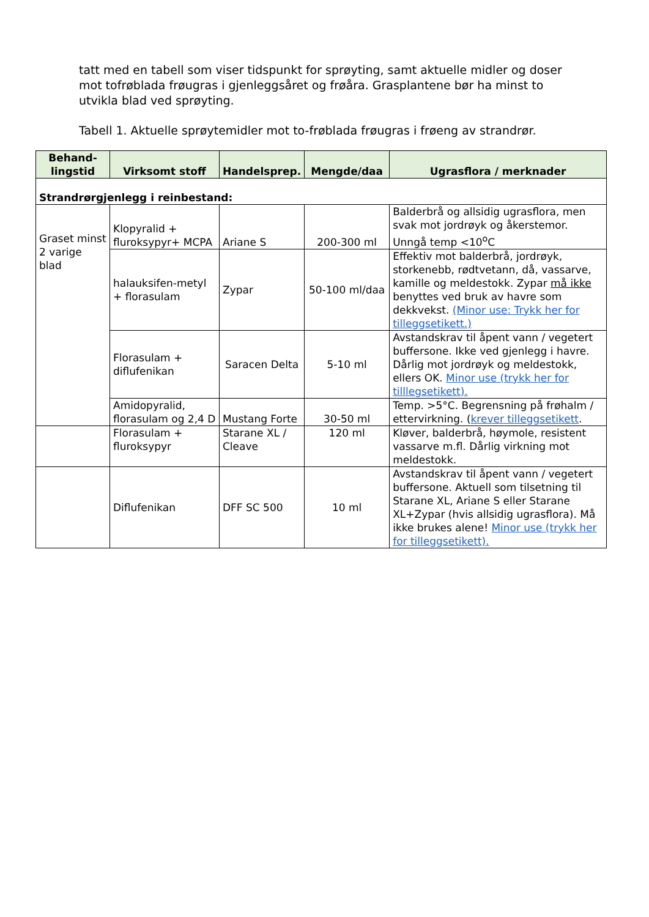tatt med en tabell som viser tidspunkt for sprøyting, samt aktuelle midler og doser mot tofrøblada frøugras i gjenleggsåret og frøåra. Grasplantene bør ha minst to utvikla blad ved sprøyting.
Tabell 1. Aktuelle sprøytemidler mot to-frøblada frøugras i frøeng av strandrør.
| Behand-lingstid | Virksomt stoff | Handelsprep. | Mengde/daa | Ugrasflora / merknader |
| --- | --- | --- | --- | --- |
| Strandrørgjenlegg i reinbestand: | | | | |
| Graset minst 2 varige blad | Klopyralid + fluroksypyr+ MCPA | Ariane S | 200-300 ml | Balderbrå og allsidig ugrasflora, men svak mot jordrøyk og åkerstemor. Unngå temp <10<sup>o</sup>C |
| | halauksifen-metyl + florasulam | Zypar | 50-100 ml/daa | Effektiv mot balderbrå, jordrøyk, storkenebb, rødtvetann, då, vassarve, kamille og meldestokk. Zypar må ikke benyttes ved bruk av havre som dekkvekst. (Minor use: Trykk her for tilleggsetikett.) |
| | Florasulam + diflufenikan | Saracen Delta | 5-10 ml | Avstandskrav til åpent vann / vegetert buffersone. Ikke ved gjenlegg i havre. Dårlig mot jordrøyk og meldestokk, ellers OK. Minor use (trykk her for tilllegsetikett). |
| | Amidopyralid, florasulam og 2,4 D | Mustang Forte | 30-50 ml | Temp. >5°C. Begrensning på frøhalm / ettervirkning. ( krever tilleggsetikett . |
| | Florasulam + fluroksypyr | Starane XL / Cleave | 120 ml | Kløver, balderbrå, høymole, resistent vassarve m.fl. Dårlig virkning mot meldestokk. |
| | Diflufenikan | DFF SC 500 | 10 ml | Avstandskrav til åpent vann / vegetert buffersone. Aktuell som tilsetning til Starane XL, Ariane S eller Starane XL+Zypar (hvis allsidig ugrasflora). Må ikke brukes alene! Minor use (trykk her for tilleggsetikett). |